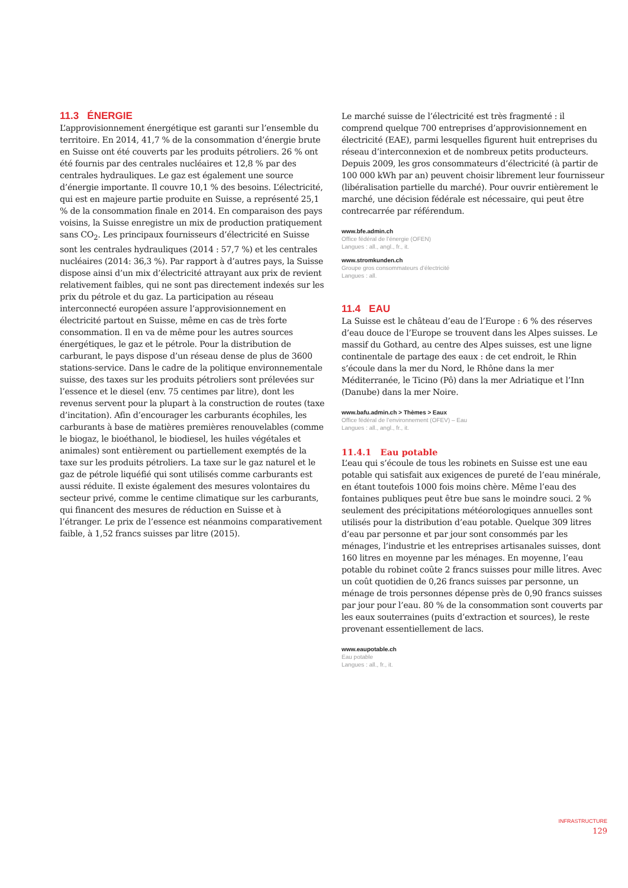11.3 ÉNERGIE
L’approvisionnement énergétique est garanti sur l’ensemble du territoire. En 2014, 41,7 % de la consommation d’énergie brute en Suisse ont été couverts par les produits pétroliers. 26 % ont été fournis par des centrales nucléaires et 12,8 % par des centrales hydrauliques. Le gaz est également une source d’énergie importante. Il couvre 10,1 % des besoins. L’électricité, qui est en majeure partie produite en Suisse, a représenté 25,1 % de la consommation finale en 2014. En comparaison des pays voisins, la Suisse enregistre un mix de production pratiquement sans CO<sub>2</sub>. Les principaux fournisseurs d’électricité en Suisse sont les centrales hydrauliques (2014 : 57,7 %) et les centrales nucléaires (2014: 36,3 %). Par rapport à d’autres pays, la Suisse dispose ainsi d’un mix d’électricité attrayant aux prix de revient relativement faibles, qui ne sont pas directement indexés sur les prix du pétrole et du gaz. La participation au réseau interconnecté européen assure l’approvisionnement en électricité partout en Suisse, même en cas de très forte consommation. Il en va de même pour les autres sources énergétiques, le gaz et le pétrole. Pour la distribution de carburant, le pays dispose d’un réseau dense de plus de 3600 stations-service. Dans le cadre de la politique environnementale suisse, des taxes sur les produits pétroliers sont prélevées sur l’essence et le diesel (env. 75 centimes par litre), dont les revenus servent pour la plupart à la construction de routes (taxe d’incitation). Afin d’encourager les carburants écophiles, les carburants à base de matières premières renouvelables (comme le biogaz, le bioéthanol, le biodiesel, les huiles végétales et animales) sont entièrement ou partiellement exemptés de la taxe sur les produits pétroliers. La taxe sur le gaz naturel et le gaz de pétrole liquéfié qui sont utilisés comme carburants est aussi réduite. Il existe également des mesures volontaires du secteur privé, comme le centime climatique sur les carburants, qui financent des mesures de réduction en Suisse et à l’étranger. Le prix de l’essence est néanmoins comparativement faible, à 1,52 francs suisses par litre (2015).
Le marché suisse de l’électricité est très fragmenté : il comprend quelque 700 entreprises d’approvisionnement en électricité (EAE), parmi lesquelles figurent huit entreprises du réseau d’interconnexion et de nombreux petits producteurs. Depuis 2009, les gros consommateurs d’électricité (à partir de 100 000 kWh par an) peuvent choisir librement leur fournisseur (libéralisation partielle du marché). Pour ouvrir entièrement le marché, une décision fédérale est nécessaire, qui peut être contrecarrée par référendum.
www.bfe.admin.ch
Office fédéral de l’énergie (OFEN)
Langues : all., angl., fr., it.
www.stromkunden.ch
Groupe gros consommateurs d’électricité
Langues : all.
11.4 EAU
La Suisse est le château d’eau de l’Europe : 6 % des réserves d’eau douce de l’Europe se trouvent dans les Alpes suisses. Le massif du Gothard, au centre des Alpes suisses, est une ligne continentale de partage des eaux : de cet endroit, le Rhin s’écoule dans la mer du Nord, le Rhône dans la mer Méditerranée, le Ticino (Pô) dans la mer Adriatique et l’Inn (Danube) dans la mer Noire.
www.bafu.admin.ch > Thèmes > Eaux
Office fédéral de l’environnement (OFEV) – Eau
Langues : all., angl., fr., it.
11.4.1 Eau potable
L’eau qui s’écoule de tous les robinets en Suisse est une eau potable qui satisfait aux exigences de pureté de l’eau minérale, en étant toutefois 1000 fois moins chère. Même l’eau des fontaines publiques peut être bue sans le moindre souci. 2 % seulement des précipitations météorologiques annuelles sont utilisés pour la distribution d’eau potable. Quelque 309 litres d’eau par personne et par jour sont consommés par les ménages, l’industrie et les entreprises artisanales suisses, dont 160 litres en moyenne par les ménages. En moyenne, l’eau potable du robinet coûte 2 francs suisses pour mille litres. Avec un coût quotidien de 0,26 francs suisses par personne, un ménage de trois personnes dépense près de 0,90 francs suisses par jour pour l’eau. 80 % de la consommation sont couverts par les eaux souterraines (puits d’extraction et sources), le reste provenant essentiellement de lacs.
www.eaupotable.ch
Eau potable
Langues : all., fr., it.
INFRASTRUCTURE
129